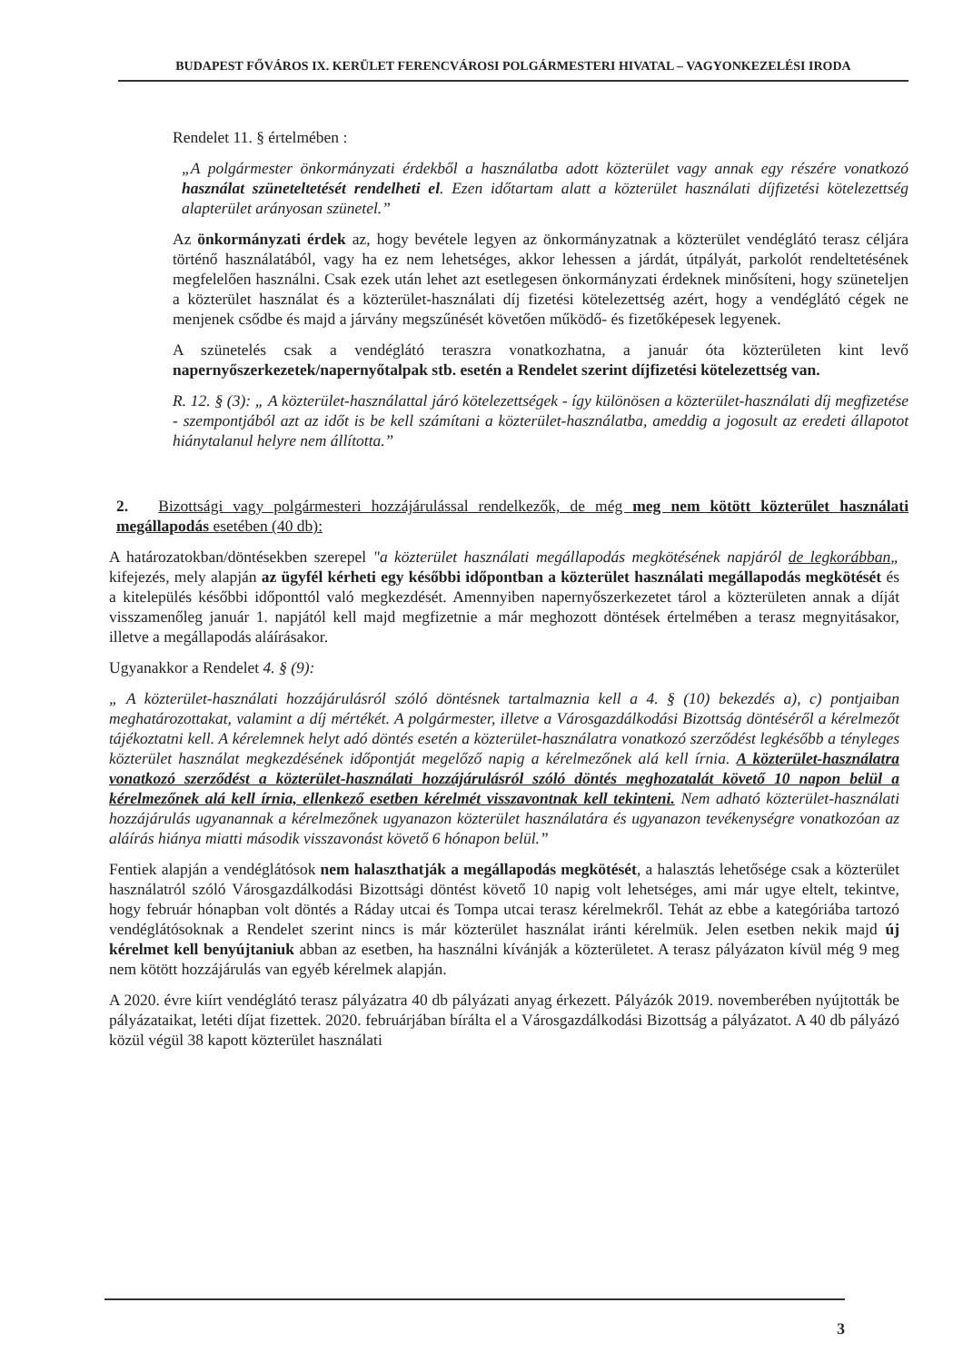BUDAPEST FŐVÁROS IX. KERÜLET FERENCVÁROSI POLGÁRMESTERI HIVATAL – VAGYONKEZELÉSI IRODA
Rendelet 11. § értelmében :
„A polgármester önkormányzati érdekből a használatba adott közterület vagy annak egy részére vonatkozó használat szüneteltetését rendelheti el. Ezen időtartam alatt a közterület használati díjfizetési kötelezettség alapterület arányosan szünetel.”
Az önkormányzati érdek az, hogy bevétele legyen az önkormányzatnak a közterület vendéglátó terasz céljára történő használatából, vagy ha ez nem lehetséges, akkor lehessen a járdát, útpályát, parkolót rendeltetésének megfelelően használni. Csak ezek után lehet azt esetlegesen önkormányzati érdeknek minősíteni, hogy szüneteljen a közterület használat és a közterület-használati díj fizetési kötelezettség azért, hogy a vendéglátó cégek ne menjenek csődbe és majd a járvány megszűnését követően működő- és fizetőképesek legyenek.
A szünetelés csak a vendéglátó teraszra vonatkozhatna, a január óta közterületen kint levő napernyőszerkezetek/napernyőtalpak stb. esetén a Rendelet szerint díjfizetési kötelezettség van.
R. 12. § (3): „ A közterület-használattal járó kötelezettségek - így különösen a közterület-használati díj megfizetése - szempontjából azt az időt is be kell számítani a közterület-használatba, ameddig a jogosult az eredeti állapotot hiánytalanul helyre nem állította.”
2. Bizottsági vagy polgármesteri hozzájárulással rendelkezők, de még meg nem kötött közterület használati megállapodás esetében (40 db):
A határozatokban/döntésekben szerepel "a közterület használati megállapodás megkötésének napjáról de legkorábban„ kifejezés, mely alapján az ügyfél kérheti egy későbbi időpontban a közterület használati megállapodás megkötését és a kitelepülés későbbi időponttól való megkezdését. Amennyiben napernyőszerkezetet tárol a közterületen annak a díját visszamenőleg január 1. napjától kell majd megfizetnie a már meghozott döntések értelmében a terasz megnyitásakor, illetve a megállapodás aláírásakor.
Ugyanakkor a Rendelet 4. § (9):
„ A közterület-használati hozzájárulásról szóló döntésnek tartalmaznia kell a 4. § (10) bekezdés a), c) pontjaiban meghatározottakat, valamint a díj mértékét. A polgármester, illetve a Városgazdálkodási Bizottság döntéséről a kérelmezőt tájékoztatni kell. A kérelemnek helyt adó döntés esetén a közterület-használatra vonatkozó szerződést legkésőbb a tényleges közterület használat megkezdésének időpontját megelőző napig a kérelmezőnek alá kell írnia. A közterület-használatra vonatkozó szerződést a közterület-használati hozzájárulásról szóló döntés meghozatalát követő 10 napon belül a kérelmezőnek alá kell írnia, ellenkező esetben kérelmét visszavontnak kell tekinteni. Nem adható közterület-használati hozzájárulás ugyanannak a kérelmezőnek ugyanazon közterület használatára és ugyanazon tevékenységre vonatkozóan az aláírás hiánya miatti második visszavonást követő 6 hónapon belül.”
Fentiek alapján a vendéglátósok nem halaszthatják a megállapodás megkötését, a halasztás lehetősége csak a közterület használatról szóló Városgazdálkodási Bizottsági döntést követő 10 napig volt lehetséges, ami már ugye eltelt, tekintve, hogy február hónapban volt döntés a Ráday utcai és Tompa utcai terasz kérelmekről. Tehát az ebbe a kategóriába tartozó vendéglátósoknak a Rendelet szerint nincs is már közterület használat iránti kérelmük. Jelen esetben nekik majd új kérelmet kell benyújtaniuk abban az esetben, ha használni kívánják a közterületet. A terasz pályázaton kívül még 9 meg nem kötött hozzájárulás van egyéb kérelmek alapján.
A 2020. évre kiírt vendéglátó terasz pályázatra 40 db pályázati anyag érkezett. Pályázók 2019. novemberében nyújtották be pályázataikat, letéti díjat fizettek. 2020. februárjában bírálta el a Városgazdálkodási Bizottság a pályázatot. A 40 db pályázó közül végül 38 kapott közterület használati
3